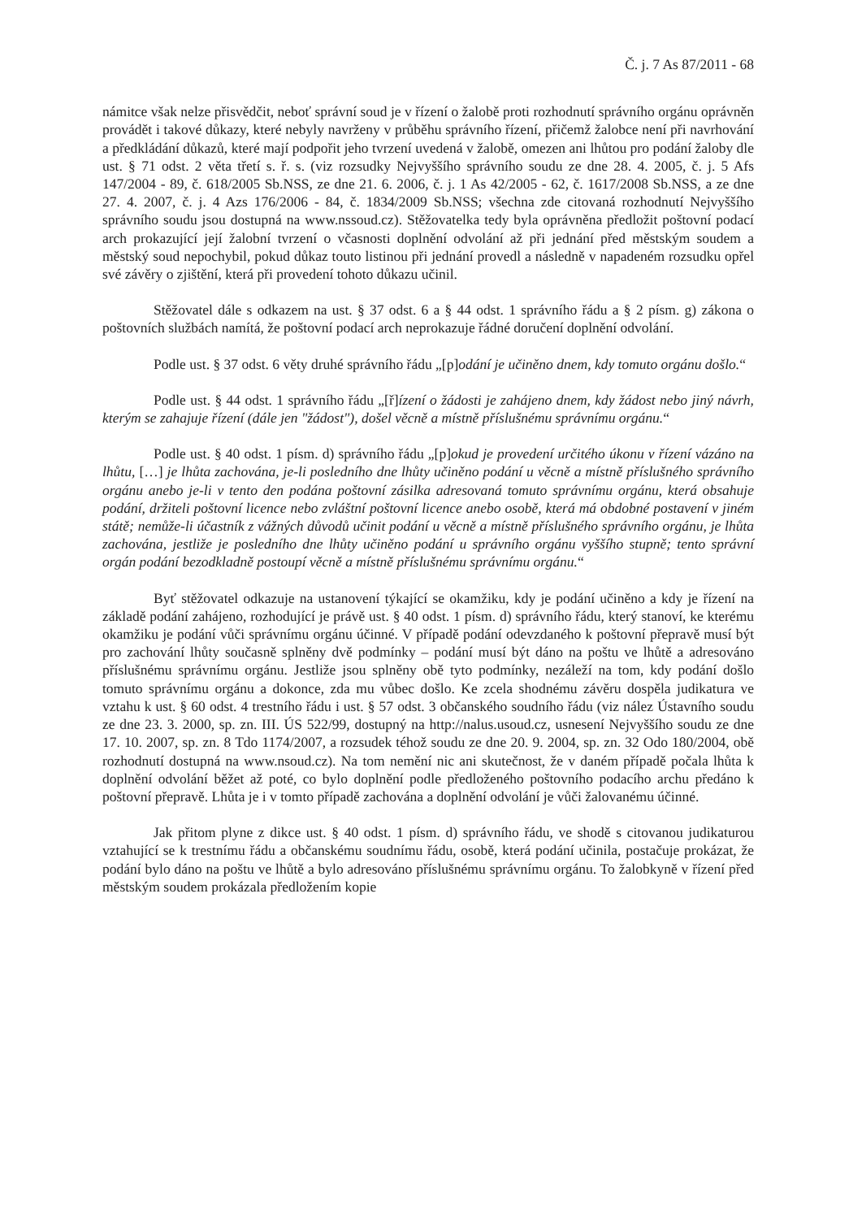Č. j. 7 As 87/2011 - 68
námitce však nelze přisvědčit, neboť správní soud je v řízení o žalobě proti rozhodnutí správního orgánu oprávněn provádět i takové důkazy, které nebyly navrženy v průběhu správního řízení, přičemž žalobce není při navrhování a předkládání důkazů, které mají podpořit jeho tvrzení uvedená v žalobě, omezen ani lhůtou pro podání žaloby dle ust. § 71 odst. 2 věta třetí s. ř. s. (viz rozsudky Nejvyššího správního soudu ze dne 28. 4. 2005, č. j. 5 Afs 147/2004 - 89, č. 618/2005 Sb.NSS, ze dne 21. 6. 2006, č. j. 1 As 42/2005 - 62, č. 1617/2008 Sb.NSS, a ze dne 27. 4. 2007, č. j. 4 Azs 176/2006 - 84, č. 1834/2009 Sb.NSS; všechna zde citovaná rozhodnutí Nejvyššího správního soudu jsou dostupná na www.nssoud.cz). Stěžovatelka tedy byla oprávněna předložit poštovní podací arch prokazující její žalobní tvrzení o včasnosti doplnění odvolání až při jednání před městským soudem a městský soud nepochybil, pokud důkaz touto listinou při jednání provedl a následně v napadeném rozsudku opřel své závěry o zjištění, která při provedení tohoto důkazu učinil.
Stěžovatel dále s odkazem na ust. § 37 odst. 6 a § 44 odst. 1 správního řádu a § 2 písm. g) zákona o poštovních službách namítá, že poštovní podací arch neprokazuje řádné doručení doplnění odvolání.
Podle ust. § 37 odst. 6 věty druhé správního řádu „[p]odání je učiněno dnem, kdy tomuto orgánu došlo.“
Podle ust. § 44 odst. 1 správního řádu „[ř]ízení o žádosti je zahájeno dnem, kdy žádost nebo jiný návrh, kterým se zahajuje řízení (dále jen "žádost"), došel věcně a místně příslušnému správnímu orgánu.“
Podle ust. § 40 odst. 1 písm. d) správního řádu „[p]okud je provedení určitého úkonu v řízení vázáno na lhůtu, […] je lhůta zachována, je-li posledního dne lhůty učiněno podání u věcně a místně příslušného správního orgánu anebo je-li v tento den podána poštovní zásilka adresovaná tomuto správnímu orgánu, která obsahuje podání, držiteli poštovní licence nebo zvláštní poštovní licence anebo osobě, která má obdobné postavení v jiném státě; nemůže-li účastník z vážných důvodů učinit podání u věcně a místně příslušného správního orgánu, je lhůta zachována, jestliže je posledního dne lhůty učiněno podání u správního orgánu vyššího stupně; tento správní orgán podání bezodkladně postoupí věcně a místně příslušnému správnímu orgánu.“
Byť stěžovatel odkazuje na ustanovení týkající se okamžiku, kdy je podání učiněno a kdy je řízení na základě podání zahájeno, rozhodující je právě ust. § 40 odst. 1 písm. d) správního řádu, který stanoví, ke kterému okamžiku je podání vůči správnímu orgánu účinné. V případě podání odevzdaného k poštovní přepravě musí být pro zachování lhůty současně splněny dvě podmínky – podání musí být dáno na poštu ve lhůtě a adresováno příslušnému správnímu orgánu. Jestliže jsou splněny obě tyto podmínky, nezáleží na tom, kdy podání došlo tomuto správnímu orgánu a dokonce, zda mu vůbec došlo. Ke zcela shodnému závěru dospěla judikatura ve vztahu k ust. § 60 odst. 4 trestního řádu i ust. § 57 odst. 3 občanského soudního řádu (viz nález Ústavního soudu ze dne 23. 3. 2000, sp. zn. III. ÚS 522/99, dostupný na http://nalus.usoud.cz, usnesení Nejvyššího soudu ze dne 17. 10. 2007, sp. zn. 8 Tdo 1174/2007, a rozsudek téhož soudu ze dne 20. 9. 2004, sp. zn. 32 Odo 180/2004, obě rozhodnutí dostupná na www.nsoud.cz). Na tom nemění nic ani skutečnost, že v daném případě počala lhůta k doplnění odvolání běžet až poté, co bylo doplnění podle předloženého poštovního podacího archu předáno k poštovní přepravě. Lhůta je i v tomto případě zachována a doplnění odvolání je vůči žalovanému účinné.
Jak přitom plyne z dikce ust. § 40 odst. 1 písm. d) správního řádu, ve shodě s citovanou judikaturou vztahující se k trestnímu řádu a občanskému soudnímu řádu, osobě, která podání učinila, postačuje prokázat, že podání bylo dáno na poštu ve lhůtě a bylo adresováno příslušnému správnímu orgánu. To žalobkyně v řízení před městským soudem prokázala předložením kopie